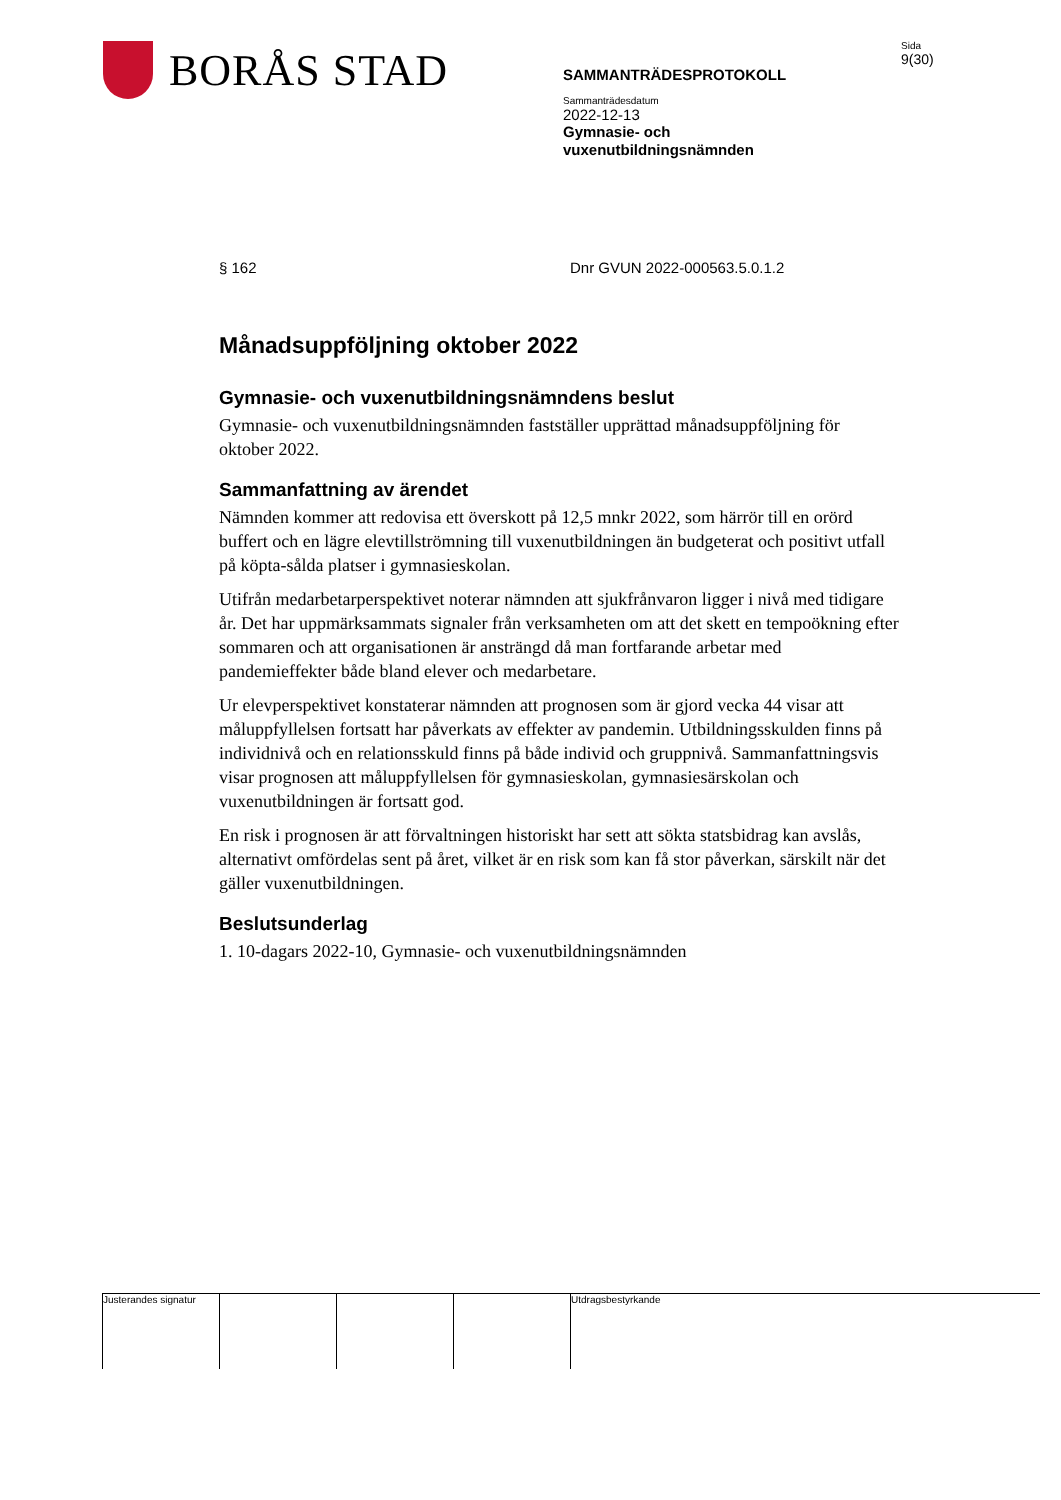BORÅS STAD
SAMMANTRÄDESPROTOKOLL
Sammanträdesdatum
2022-12-13
Gymnasie- och
vuxenutbildningsnämnden
Sida
9(30)
§ 162 Dnr GVUN 2022-000563.5.0.1.2
Månadsuppföljning oktober 2022
Gymnasie- och vuxenutbildningsnämndens beslut
Gymnasie- och vuxenutbildningsnämnden fastställer upprättad månadsuppföljning för oktober 2022.
Sammanfattning av ärendet
Nämnden kommer att redovisa ett överskott på 12,5 mnkr 2022, som härrör till en orörd buffert och en lägre elevtillströmning till vuxenutbildningen än budgeterat och positivt utfall på köpta-sålda platser i gymnasieskolan.
Utifrån medarbetarperspektivet noterar nämnden att sjukfrånvaron ligger i nivå med tidigare år. Det har uppmärksammats signaler från verksamheten om att det skett en tempoökning efter sommaren och att organisationen är ansträngd då man fortfarande arbetar med pandemieffekter både bland elever och medarbetare.
Ur elevperspektivet konstaterar nämnden att prognosen som är gjord vecka 44 visar att måluppfyllelsen fortsatt har påverkats av effekter av pandemin. Utbildningsskulden finns på individnivå och en relationsskuld finns på både individ och gruppnivå. Sammanfattningsvis visar prognosen att måluppfyllelsen för gymnasieskolan, gymnasiesärskolan och vuxenutbildningen är fortsatt god.
En risk i prognosen är att förvaltningen historiskt har sett att sökta statsbidrag kan avslås, alternativt omfördelas sent på året, vilket är en risk som kan få stor påverkan, särskilt när det gäller vuxenutbildningen.
Beslutsunderlag
1. 10-dagars 2022-10, Gymnasie- och vuxenutbildningsnämnden
Justerandes signatur
Utdragsbestyrkande